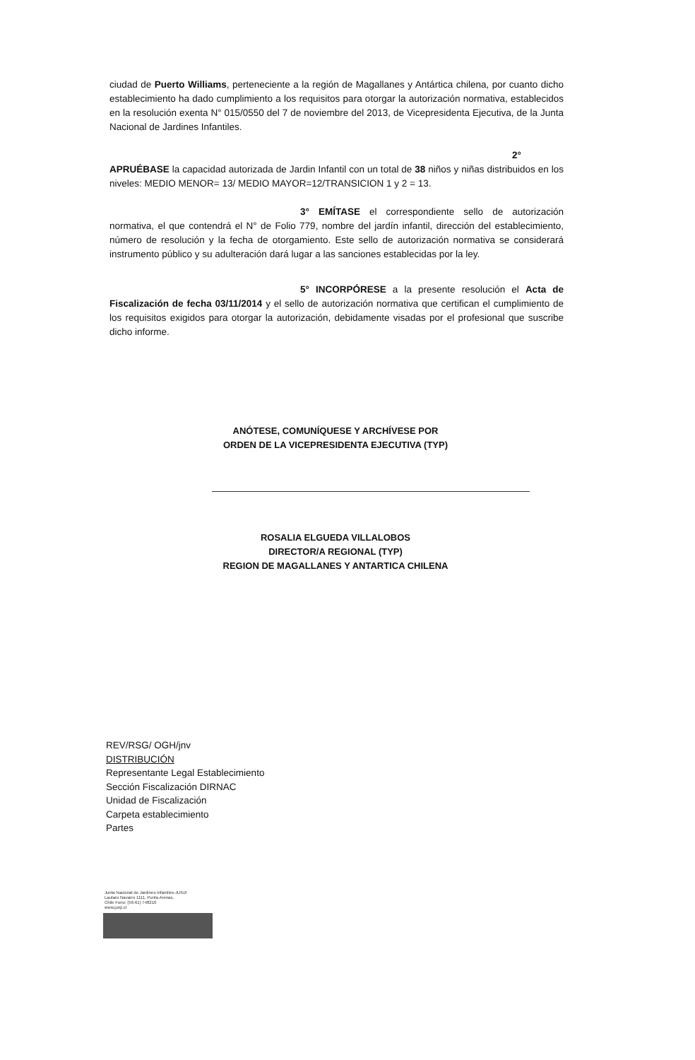ciudad de Puerto Williams, perteneciente a la región de Magallanes y Antártica chilena, por cuanto dicho establecimiento ha dado cumplimiento a los requisitos para otorgar la autorización normativa, establecidos en la resolución exenta N° 015/0550 del 7 de noviembre del 2013, de Vicepresidenta Ejecutiva, de la Junta Nacional de Jardines Infantiles.
2° APRUÉBASE la capacidad autorizada de Jardin Infantil con un total de 38 niños y niñas distribuidos en los niveles: MEDIO MENOR= 13/ MEDIO MAYOR=12/TRANSICION 1 y 2 = 13.
3° EMÍTASE el correspondiente sello de autorización normativa, el que contendrá el N° de Folio 779, nombre del jardín infantil, dirección del establecimiento, número de resolución y la fecha de otorgamiento. Este sello de autorización normativa se considerará instrumento público y su adulteración dará lugar a las sanciones establecidas por la ley.
5° INCORPÓRESE a la presente resolución el Acta de Fiscalización de fecha 03/11/2014 y el sello de autorización normativa que certifican el cumplimiento de los requisitos exigidos para otorgar la autorización, debidamente visadas por el profesional que suscribe dicho informe.
ANÓTESE, COMUNÍQUESE Y ARCHÍVESE POR
ORDEN DE LA VICEPRESIDENTA EJECUTIVA (TYP)
ROSALIA ELGUEDA VILLALOBOS
DIRECTOR/A REGIONAL (TYP)
REGION DE MAGALLANES Y ANTARTICA CHILENA
REV/RSG/ OGH/jnv
DISTRIBUCIÓN
Representante Legal Establecimiento
Sección Fiscalización DIRNAC
Unidad de Fiscalización
Carpeta establecimiento
Partes
Junta Nacional de Jardines Infantiles-JUNJI
Lautaro Navarro 1111, Punta Arenas,
Chile Fono: (56-61) 748210
www.junji.cl